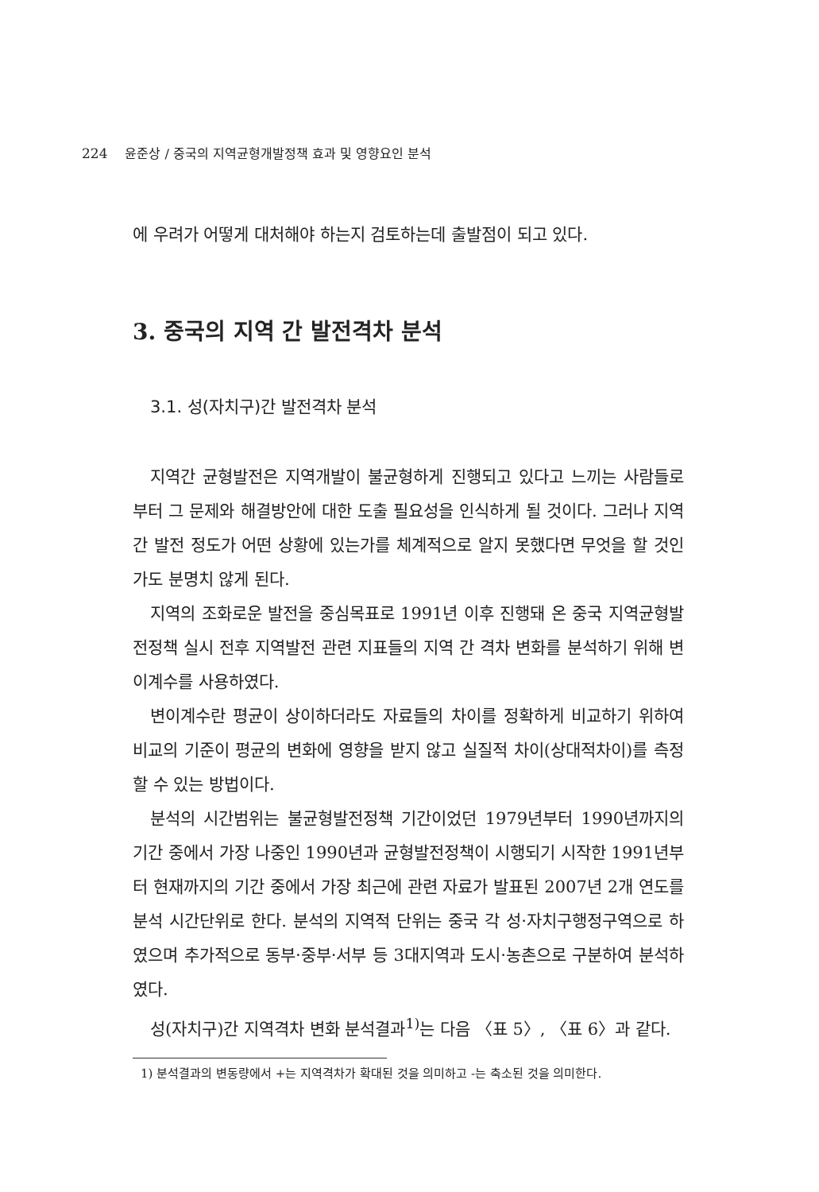224 윤준상 / 중국의 지역균형개발정책 효과 및 영향요인 분석
에 우려가 어떻게 대처해야 하는지 검토하는데 출발점이 되고 있다.
3. 중국의 지역 간 발전격차 분석
3.1. 성(자치구)간 발전격차 분석
지역간 균형발전은 지역개발이 불균형하게 진행되고 있다고 느끼는 사람들로부터 그 문제와 해결방안에 대한 도출 필요성을 인식하게 될 것이다. 그러나 지역 간 발전 정도가 어떤 상황에 있는가를 체계적으로 알지 못했다면 무엇을 할 것인가도 분명치 않게 된다.
지역의 조화로운 발전을 중심목표로 1991년 이후 진행돼 온 중국 지역균형발전정책 실시 전후 지역발전 관련 지표들의 지역 간 격차 변화를 분석하기 위해 변이계수를 사용하였다.
변이계수란 평균이 상이하더라도 자료들의 차이를 정확하게 비교하기 위하여 비교의 기준이 평균의 변화에 영향을 받지 않고 실질적 차이(상대적차이)를 측정할 수 있는 방법이다.
분석의 시간범위는 불균형발전정책 기간이었던 1979년부터 1990년까지의 기간 중에서 가장 나중인 1990년과 균형발전정책이 시행되기 시작한 1991년부터 현재까지의 기간 중에서 가장 최근에 관련 자료가 발표된 2007년 2개 연도를 분석 시간단위로 한다. 분석의 지역적 단위는 중국 각 성·자치구행정구역으로 하였으며 추가적으로 동부·중부·서부 등 3대지역과 도시·농촌으로 구분하여 분석하였다.
성(자치구)간 지역격차 변화 분석결과<sup>1)</sup>는 다음 〈표 5〉, 〈표 6〉과 같다.
1) 분석결과의 변동량에서 +는 지역격차가 확대된 것을 의미하고 -는 축소된 것을 의미한다.